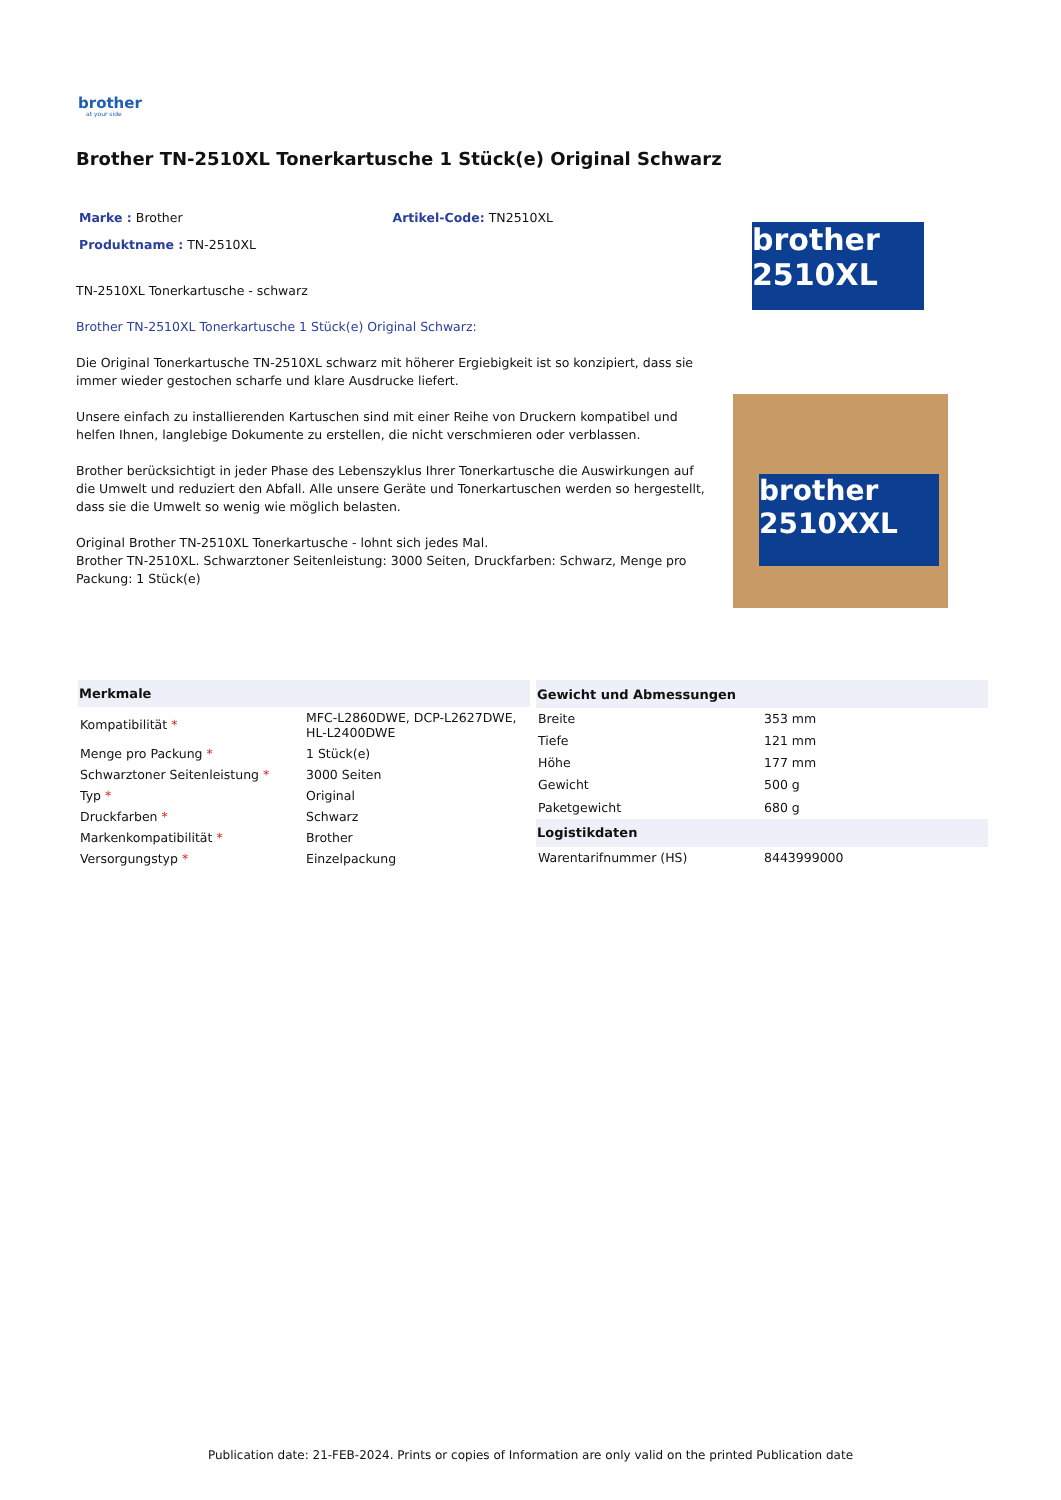brother
at your side
Brother TN-2510XL Tonerkartusche 1 Stück(e) Original Schwarz
Marke : Brother Artikel-Code: TN2510XL
Produktname : TN-2510XL
TN-2510XL Tonerkartusche - schwarz
Brother TN-2510XL Tonerkartusche 1 Stück(e) Original Schwarz:
Die Original Tonerkartusche TN-2510XL schwarz mit höherer Ergiebigkeit ist so konzipiert, dass sie immer wieder gestochen scharfe und klare Ausdrucke liefert.
Unsere einfach zu installierenden Kartuschen sind mit einer Reihe von Druckern kompatibel und helfen Ihnen, langlebige Dokumente zu erstellen, die nicht verschmieren oder verblassen.
Brother berücksichtigt in jeder Phase des Lebenszyklus Ihrer Tonerkartusche die Auswirkungen auf die Umwelt und reduziert den Abfall. Alle unsere Geräte und Tonerkartuschen werden so hergestellt, dass sie die Umwelt so wenig wie möglich belasten.
Original Brother TN-2510XL Tonerkartusche - lohnt sich jedes Mal.
Brother TN-2510XL. Schwarztoner Seitenleistung: 3000 Seiten, Druckfarben: Schwarz, Menge pro Packung: 1 Stück(e)
brother 2510XL
brother 2510XXL
| Merkmale | |
| --- | --- |
| Kompatibilität * | MFC-L2860DWE, DCP-L2627DWE, HL-L2400DWE |
| Menge pro Packung * | 1 Stück(e) |
| Schwarztoner Seitenleistung * | 3000 Seiten |
| Typ * | Original |
| Druckfarben * | Schwarz |
| Markenkompatibilität * | Brother |
| Versorgungstyp * | Einzelpackung |
| Gewicht und Abmessungen | |
| --- | --- |
| Breite | 353 mm |
| Tiefe | 121 mm |
| Höhe | 177 mm |
| Gewicht | 500 g |
| Paketgewicht | 680 g |
| Logistikdaten | |
| Warentarifnummer (HS) | 8443999000 |
Publication date: 21-FEB-2024. Prints or copies of Information are only valid on the printed Publication date